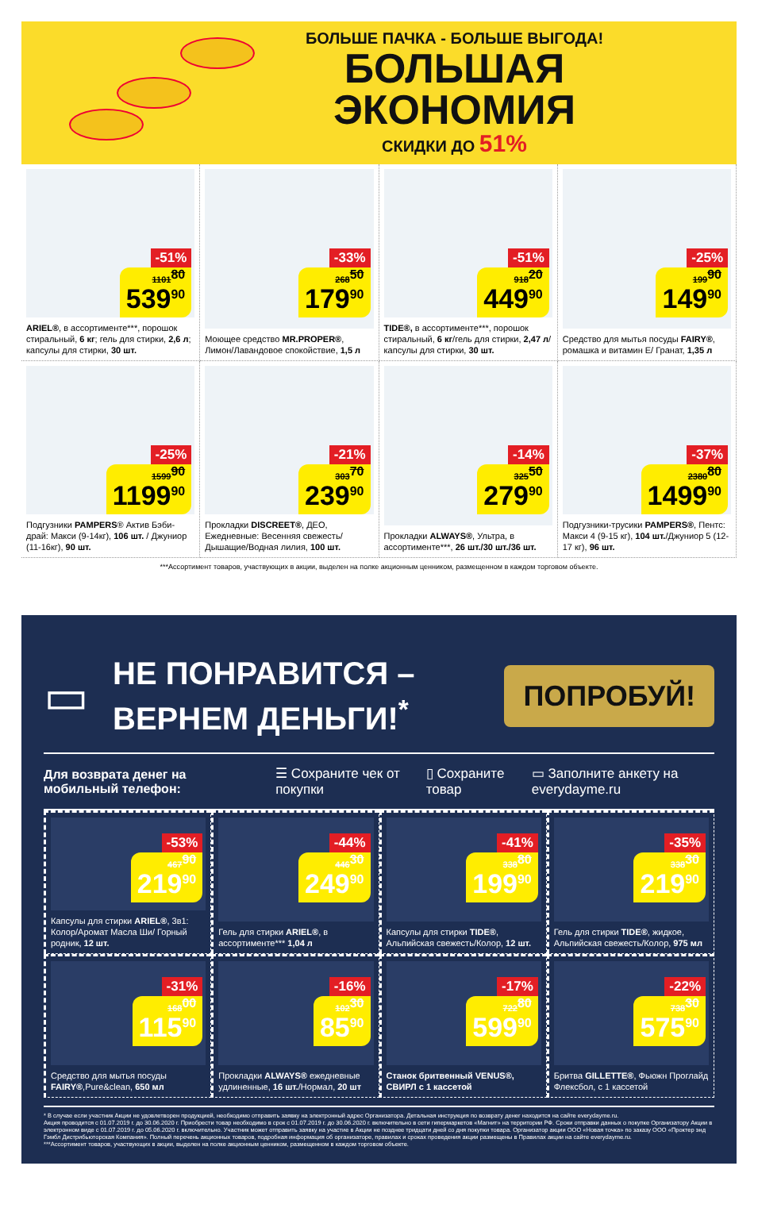БОЛЬШЕ ПАЧКА - БОЛЬШЕ ВЫГОДА!
БОЛЬШАЯ
ЭКОНОМИЯ
СКИДКИ ДО 51%
-51%
1101<sup>80</sup>
539<sup>90</sup>
ARIEL®, в ассортименте***, порошок стиральный, 6 кг; гель для стирки, 2,6 л; капсулы для стирки, 30 шт.
-33%
268<sup>50</sup>
179<sup>90</sup>
Моющее средство MR.PROPER®, Лимон/Лавандовое спокойствие, 1,5 л
-51%
918<sup>20</sup>
449<sup>90</sup>
TIDE®, в ассортименте***, порошок стиральный, 6 кг/гель для стирки, 2,47 л/капсулы для стирки, 30 шт.
-25%
199<sup>90</sup>
149<sup>90</sup>
Средство для мытья посуды FAIRY®, ромашка и витамин Е/ Гранат, 1,35 л
-25%
1599<sup>90</sup>
1199<sup>90</sup>
Подгузники PAMPERS® Актив Бэби-драй: Макси (9-14кг), 106 шт. / Джуниор (11-16кг), 90 шт.
-21%
303<sup>70</sup>
239<sup>90</sup>
Прокладки DISCREET®, ДЕО, Ежедневные: Весенняя свежесть/ Дышащие/Водная лилия, 100 шт.
-14%
325<sup>50</sup>
279<sup>90</sup>
Прокладки ALWAYS®, Ультра, в ассортименте***, 26 шт./30 шт./36 шт.
-37%
2380<sup>80</sup>
1499<sup>90</sup>
Подгузники-трусики PAMPERS®, Пентс: Макси 4 (9-15 кг), 104 шт./Джуниор 5 (12-17 кг), 96 шт.
***Ассортимент товаров, участвующих в акции, выделен на полке акционным ценником, размещенном в каждом торговом объекте.
▭
НЕ ПОНРАВИТСЯ –
ВЕРНЕМ ДЕНЬГИ!<sup>*</sup>
ПОПРОБУЙ!
Для возврата денег на мобильный телефон: ☰ Сохраните чек от покупки ▯ Сохраните товар ▭ Заполните анкету на everydayme.ru
-53%
467<sup>90</sup>
219<sup>90</sup>
Капсулы для стирки ARIEL®, 3в1: Колор/Аромат Масла Ши/ Горный родник, 12 шт.
-44%
446<sup>30</sup>
249<sup>90</sup>
Гель для стирки ARIEL®, в ассортименте*** 1,04 л
-41%
338<sup>80</sup>
199<sup>90</sup>
Капсулы для стирки TIDE®, Альпийская свежесть/Колор, 12 шт.
-35%
338<sup>30</sup>
219<sup>90</sup>
Гель для стирки TIDE®, жидкое, Альпийская свежесть/Колор, 975 мл
-31%
168<sup>00</sup>
115<sup>90</sup>
Средство для мытья посуды FAIRY®,Pure&clean, 650 мл
-16%
102<sup>30</sup>
85<sup>90</sup>
Прокладки ALWAYS® ежедневные удлиненные, 16 шт./Нормал, 20 шт
-17%
722<sup>80</sup>
599<sup>90</sup>
Станок бритвенный VENUS®, СВИРЛ с 1 кассетой
-22%
738<sup>30</sup>
575<sup>90</sup>
Бритва GILLETTE®, Фьюжн Проглайд Флексбол, с 1 кассетой
* В случае если участник Акции не удовлетворен продукцией, необходимо отправить заявку на электронный адрес Организатора. Детальная инструкция по возврату денег находится на сайте everydayme.ru.
Акция проводится с 01.07.2019 г. до 30.06.2020 г. Приобрести товар необходимо в срок с 01.07.2019 г. до 30.06.2020 г. включительно в сети гипермаркетов «Магнит» на территории РФ. Сроки отправки данных о покупке Организатору Акции в электронном виде с 01.07.2019 г. до 05.06.2020 г. включительно. Участник может отправить заявку на участие в Акции не позднее тридцати дней со дня покупки товара. Организатор акции ООО «Новая точка» по заказу ООО «Проктер энд Гэмбл Дистрибьюторская Компания». Полный перечень акционных товаров, подробная информация об организаторе, правилах и сроках проведения акции размещены в Правилах акции на сайте everydayme.ru.
***Ассортимент товаров, участвующих в акции, выделен на полке акционным ценником, размещенном в каждом торговом объекте.